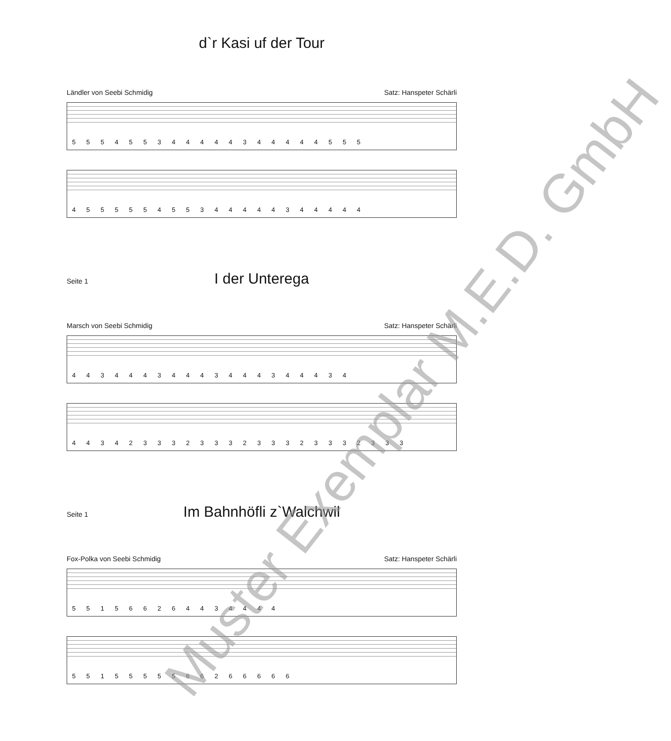d`r Kasi uf der Tour
Ländler von Seebi Schmidig Satz: Hanspeter Schärli
5 5 5 4 5 5 3 4 4 4 4 4 3 4 4 4 4 4 5 5 5
4 5 5 5 5 5 4 5 5 3 4 4 4 4 4 3 4 4 4 4 4
Seite 1
I der Unterega
Marsch von Seebi Schmidig Satz: Hanspeter Schärli
4 4 3 4 4 4 3 4 4 4 3 4 4 4 3 4 4 4 3 4
4 4 3 4 2 3 3 3 2 3 3 3 2 3 3 3 2 3 3 3 2 3 3 3
Seite 1
Im Bahnhöfli z`Walchwil
Fox-Polka von Seebi Schmidig Satz: Hanspeter Schärli
5 5 1 5 6 6 2 6 4 4 3 4 4 4 4
5 5 1 5 5 5 5 5 6 6 2 6 6 6 6 6
Muster Exemplar M.E.D. GmbH